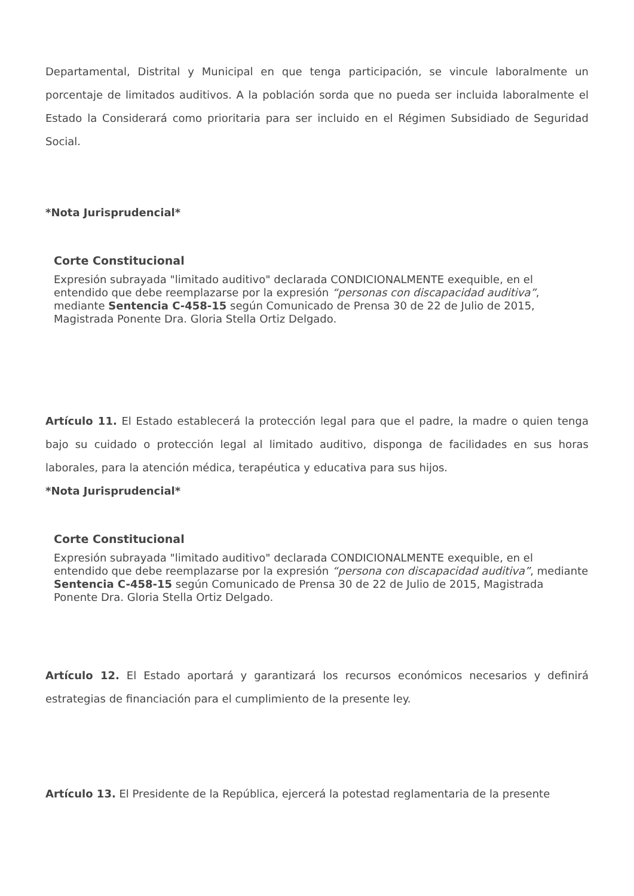Departamental, Distrital y Municipal en que tenga participación, se vincule laboralmente un porcentaje de limitados auditivos. A la población sorda que no pueda ser incluida laboralmente el Estado la Considerará como prioritaria para ser incluido en el Régimen Subsidiado de Seguridad Social.
*Nota Jurisprudencial*
Corte Constitucional
Expresión subrayada "limitado auditivo" declarada CONDICIONALMENTE exequible, en el entendido que debe reemplazarse por la expresión “personas con discapacidad auditiva”, mediante Sentencia C-458-15 según Comunicado de Prensa 30 de 22 de Julio de 2015, Magistrada Ponente Dra. Gloria Stella Ortiz Delgado.
Artículo 11. El Estado establecerá la protección legal para que el padre, la madre o quien tenga bajo su cuidado o protección legal al limitado auditivo, disponga de facilidades en sus horas laborales, para la atención médica, terapéutica y educativa para sus hijos.
*Nota Jurisprudencial*
Corte Constitucional
Expresión subrayada "limitado auditivo" declarada CONDICIONALMENTE exequible, en el entendido que debe reemplazarse por la expresión “persona con discapacidad auditiva”, mediante Sentencia C-458-15 según Comunicado de Prensa 30 de 22 de Julio de 2015, Magistrada Ponente Dra. Gloria Stella Ortiz Delgado.
Artículo 12. El Estado aportará y garantizará los recursos económicos necesarios y definirá estrategias de financiación para el cumplimiento de la presente ley.
Artículo 13. El Presidente de la República, ejercerá la potestad reglamentaria de la presente